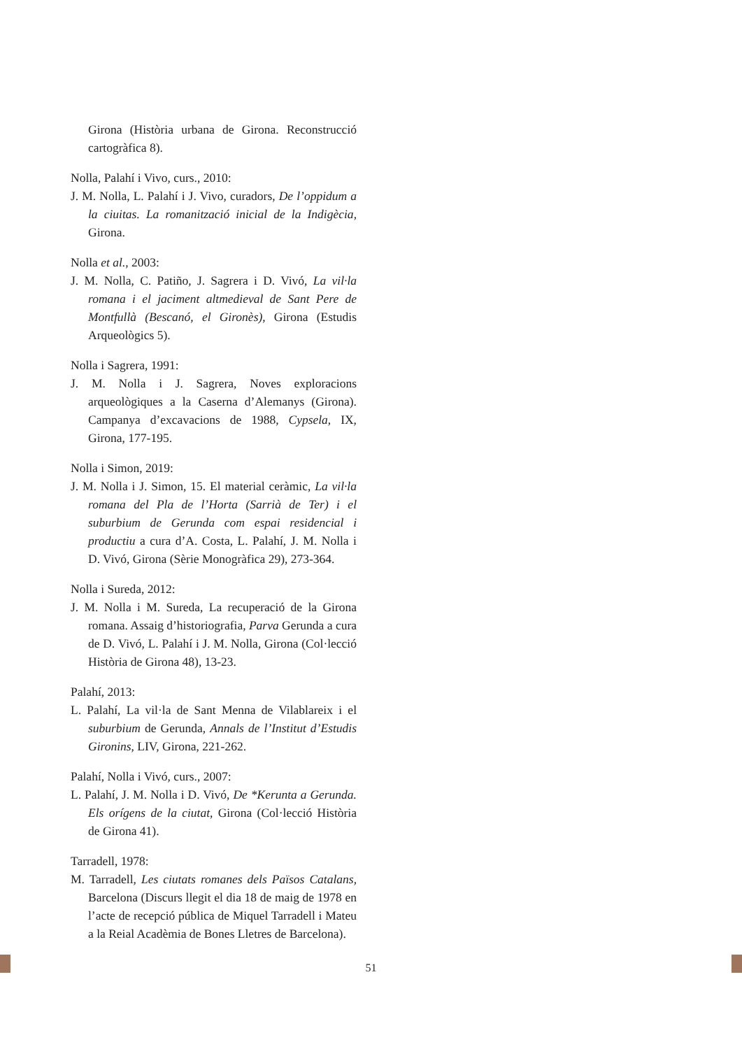Girona (Història urbana de Girona. Reconstrucció cartogràfica 8).
Nolla, Palahí i Vivo, curs., 2010:
J. M. Nolla, L. Palahí i J. Vivo, curadors, De l’oppidum a la ciuitas. La romanització inicial de la Indigècia, Girona.
Nolla et al., 2003:
J. M. Nolla, C. Patiño, J. Sagrera i D. Vivó, La vil·la romana i el jaciment altmedieval de Sant Pere de Montfullà (Bescanó, el Gironès), Girona (Estudis Arqueològics 5).
Nolla i Sagrera, 1991:
J. M. Nolla i J. Sagrera, Noves exploracions arqueològiques a la Caserna d’Alemanys (Girona). Campanya d’excavacions de 1988, Cypsela, IX, Girona, 177-195.
Nolla i Simon, 2019:
J. M. Nolla i J. Simon, 15. El material ceràmic, La vil·la romana del Pla de l’Horta (Sarrià de Ter) i el suburbium de Gerunda com espai residencial i productiu a cura d’A. Costa, L. Palahí, J. M. Nolla i D. Vivó, Girona (Sèrie Monogràfica 29), 273-364.
Nolla i Sureda, 2012:
J. M. Nolla i M. Sureda, La recuperació de la Girona romana. Assaig d’historiografia, Parva Gerunda a cura de D. Vivó, L. Palahí i J. M. Nolla, Girona (Col·lecció Història de Girona 48), 13-23.
Palahí, 2013:
L. Palahí, La vil·la de Sant Menna de Vilablareix i el suburbium de Gerunda, Annals de l’Institut d’Estudis Gironins, LIV, Girona, 221-262.
Palahí, Nolla i Vivó, curs., 2007:
L. Palahí, J. M. Nolla i D. Vivó, De *Kerunta a Gerunda. Els orígens de la ciutat, Girona (Col·lecció Història de Girona 41).
Tarradell, 1978:
M. Tarradell, Les ciutats romanes dels Països Catalans, Barcelona (Discurs llegit el dia 18 de maig de 1978 en l’acte de recepció pública de Miquel Tarradell i Mateu a la Reial Acadèmia de Bones Lletres de Barcelona).
51